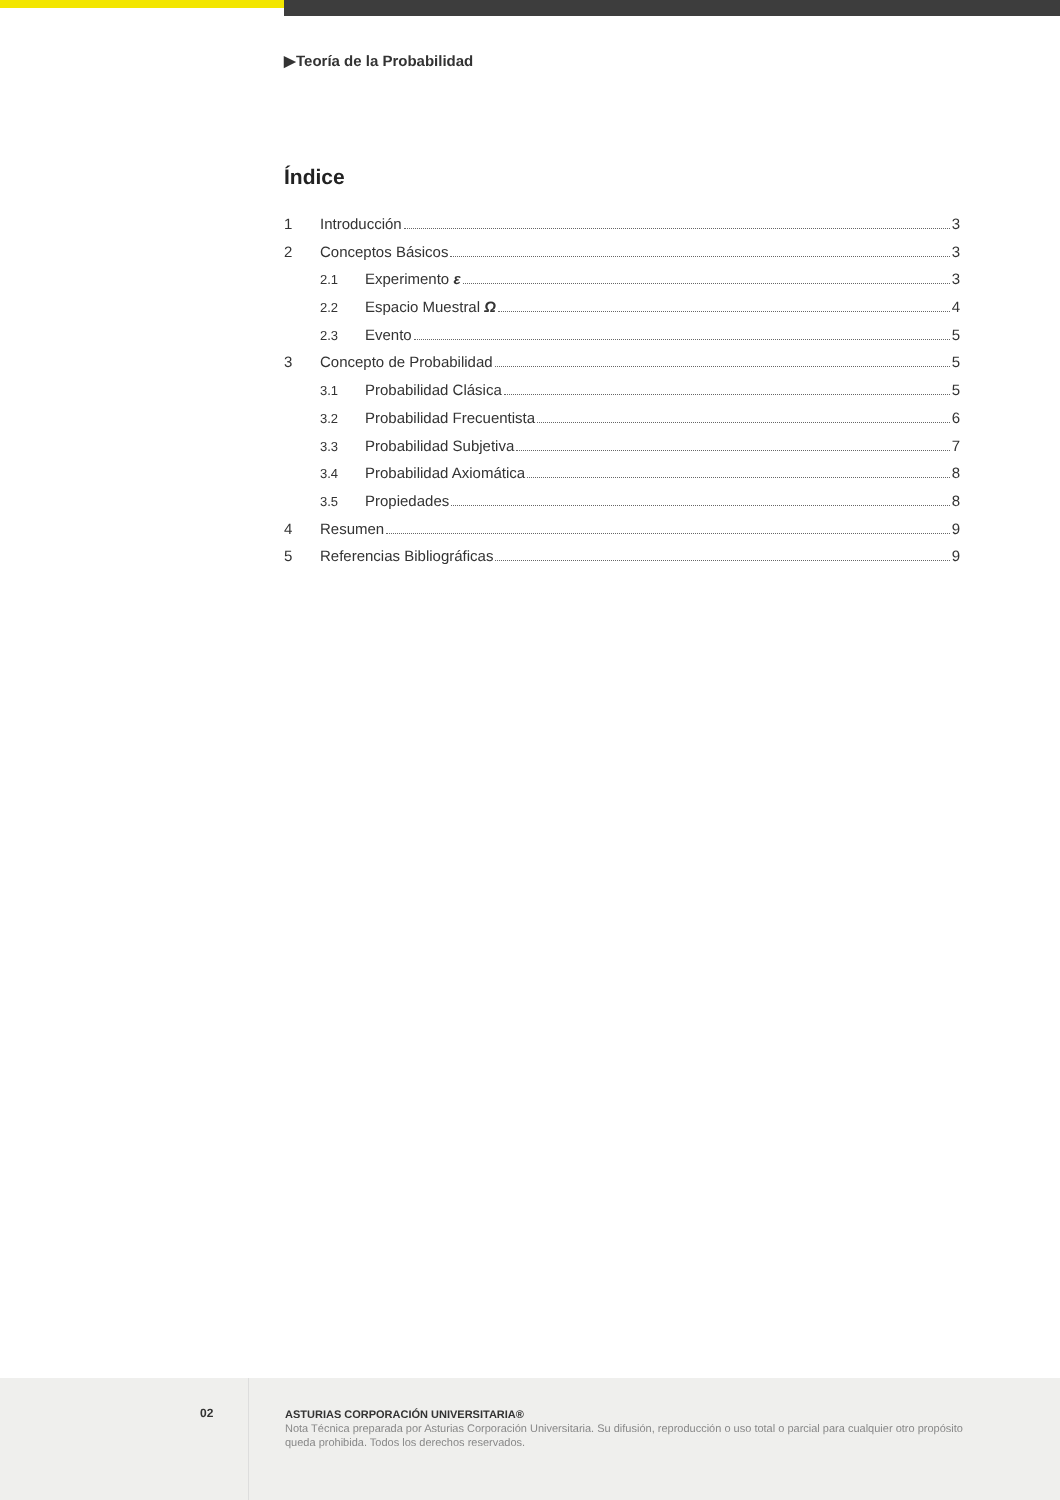▶Teoría de la Probabilidad
Índice
1 Introducción 3
2 Conceptos Básicos 3
2.1 Experimento ε 3
2.2 Espacio Muestral Ω 4
2.3 Evento 5
3 Concepto de Probabilidad 5
3.1 Probabilidad Clásica 5
3.2 Probabilidad Frecuentista 6
3.3 Probabilidad Subjetiva 7
3.4 Probabilidad Axiomática 8
3.5 Propiedades 8
4 Resumen 9
5 Referencias Bibliográficas 9
02
ASTURIAS CORPORACIÓN UNIVERSITARIA®
Nota Técnica preparada por Asturias Corporación Universitaria. Su difusión, reproducción o uso total o parcial para cualquier otro propósito queda prohibida. Todos los derechos reservados.